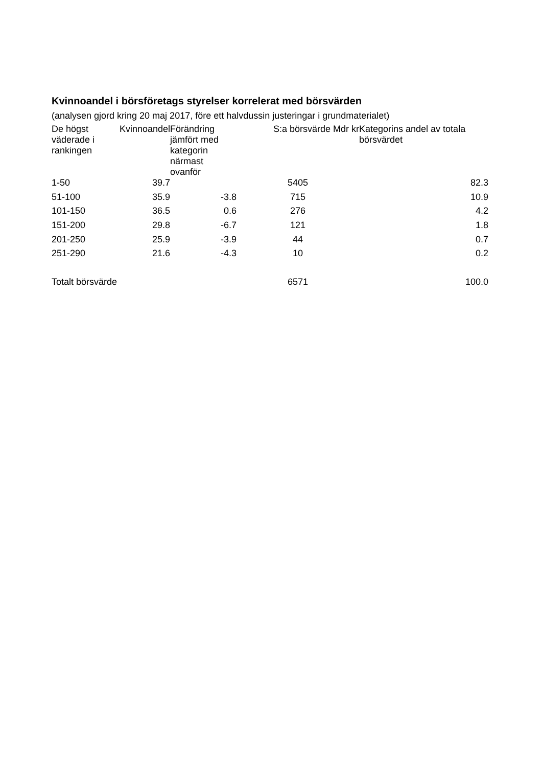Kvinnoandel i börsföretags styrelser korrelerat med börsvärden
(analysen gjord kring 20 maj 2017, före ett halvdussin justeringar i grundmaterialet)
| De högst väderade i rankingen | Kvinnoandel | Förändring jämfört med kategorin närmast ovanför | S:a börsvärde Mdr kr | Kategorins andel av totala börsvärdet |
| --- | --- | --- | --- | --- |
| 1-50 | 39.7 | | 5405 | 82.3 |
| 51-100 | 35.9 | -3.8 | 715 | 10.9 |
| 101-150 | 36.5 | 0.6 | 276 | 4.2 |
| 151-200 | 29.8 | -6.7 | 121 | 1.8 |
| 201-250 | 25.9 | -3.9 | 44 | 0.7 |
| 251-290 | 21.6 | -4.3 | 10 | 0.2 |
| Totalt börsvärde | | | 6571 | 100.0 |